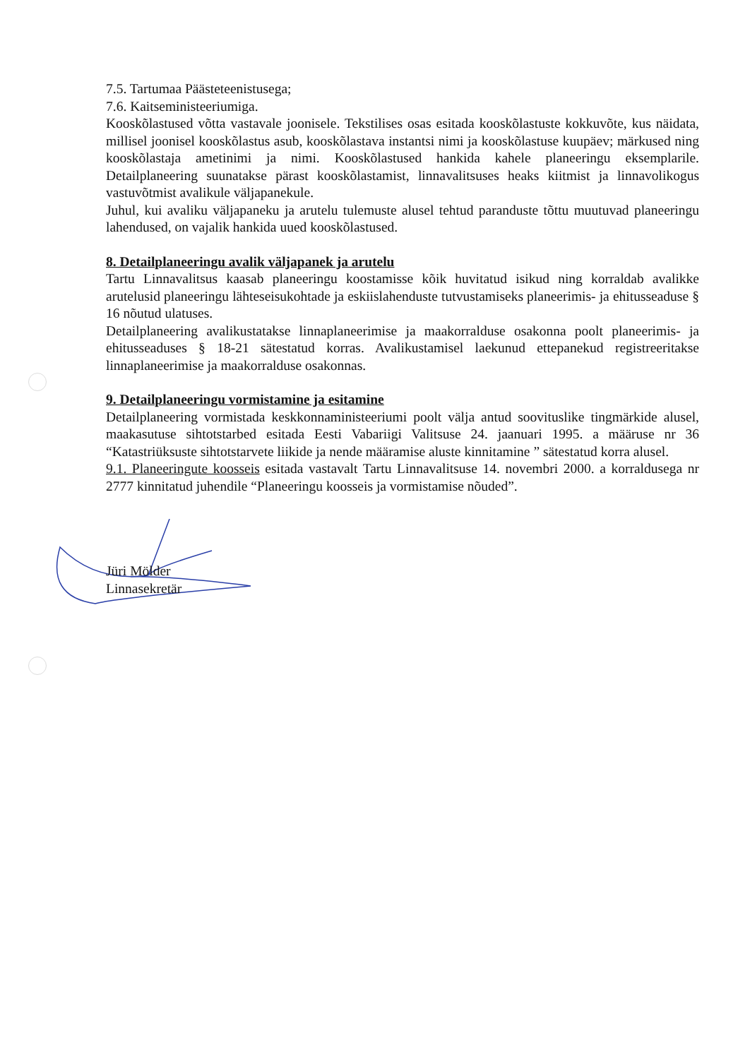7.5. Tartumaa Päästeteenistusega;
7.6. Kaitseministeeriumiga.
Kooskõlastused võtta vastavale joonisele. Tekstilises osas esitada kooskõlastuste kokkuvõte, kus näidata, millisel joonisel kooskõlastus asub, kooskõlastava instantsi nimi ja kooskõlastuse kuupäev; märkused ning kooskõlastaja ametinimi ja nimi. Kooskõlastused hankida kahele planeeringu eksemplarile. Detailplaneering suunatakse pärast kooskõlastamist, linnavalitsuses heaks kiitmist ja linnavolikogus vastuvõtmist avalikule väljapanekule.
Juhul, kui avaliku väljapaneku ja arutelu tulemuste alusel tehtud paranduste tõttu muutuvad planeeringu lahendused, on vajalik hankida uued kooskõlastused.
8. Detailplaneeringu avalik väljapanek ja arutelu
Tartu Linnavalitsus kaasab planeeringu koostamisse kõik huvitatud isikud ning korraldab avalikke arutelusid planeeringu lähteseisukohtade ja eskiislahenduste tutvustamiseks planeerimis- ja ehitusseaduse § 16 nõutud ulatuses.
Detailplaneering avalikustatakse linnaplaneerimise ja maakorralduse osakonna poolt planeerimis- ja ehitusseaduses § 18-21 sätestatud korras. Avalikustamisel laekunud ettepanekud registreeritakse linnaplaneerimise ja maakorralduse osakonnas.
9. Detailplaneeringu vormistamine ja esitamine
Detailplaneering vormistada keskkonnaministeeriumi poolt välja antud soovituslike tingmärkide alusel, maakasutuse sihtotstarbed esitada Eesti Vabariigi Valitsuse 24. jaanuari 1995. a määruse nr 36 “Katastriüksuste sihtotstarvete liikide ja nende määramise aluste kinnitamine ” sätestatud korra alusel.
9.1. Planeeringute koosseis esitada vastavalt Tartu Linnavalitsuse 14. novembri 2000. a korraldusega nr 2777 kinnitatud juhendile “Planeeringu koosseis ja vormistamise nõuded”.
Jüri Mölder
Linnasekretär